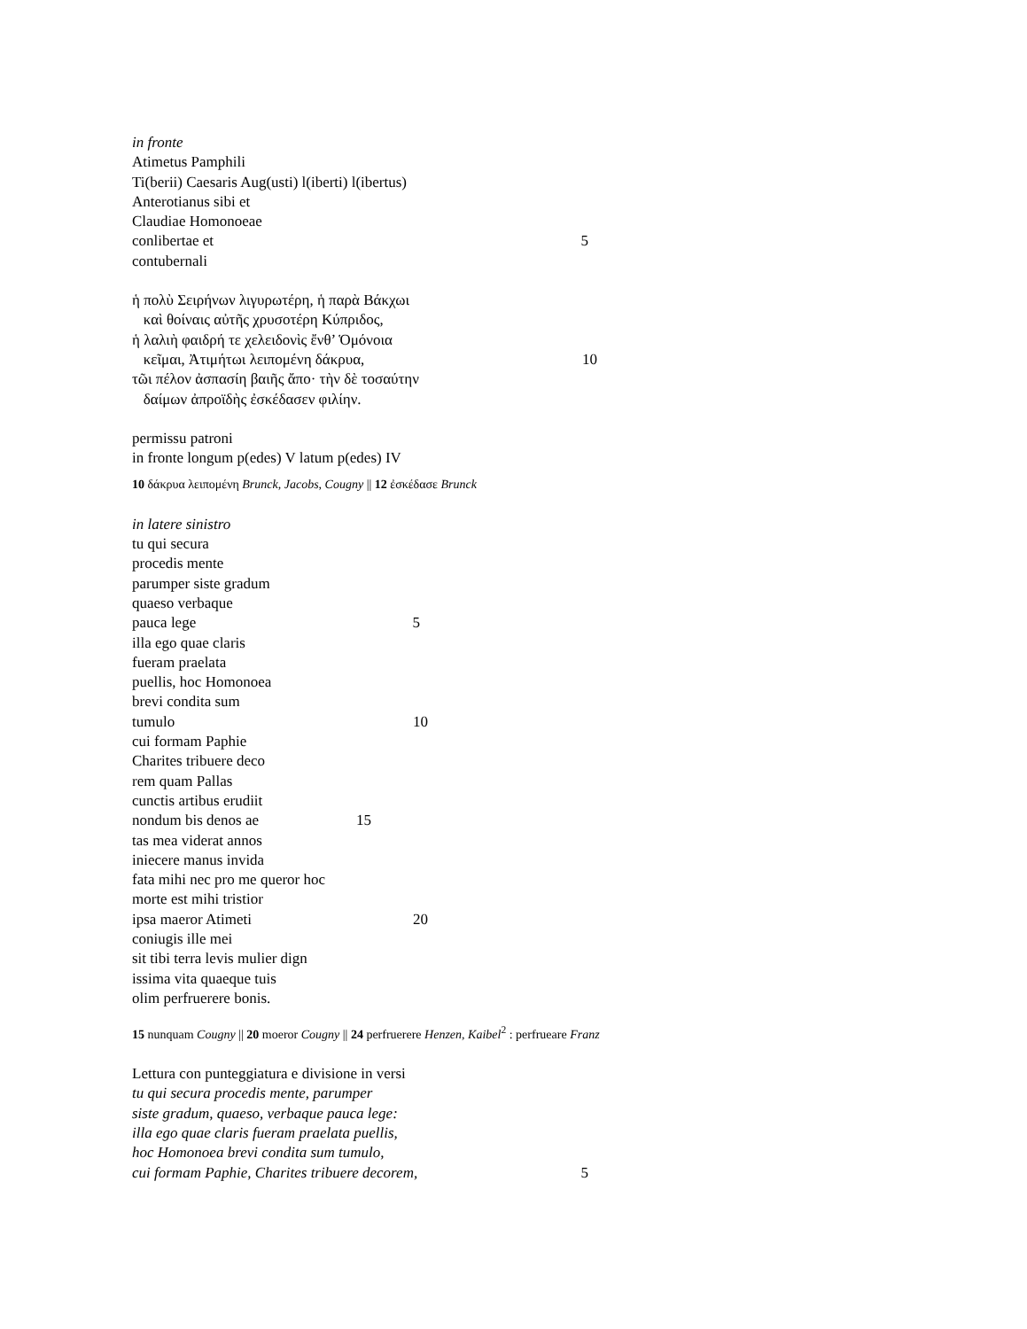in fronte
Atimetus Pamphili
Ti(berii) Caesaris Aug(usti) l(iberti) l(ibertus)
Anterotianus sibi et
Claudiae Homonoeae
conlibertae et 5
contubernali
ἡ πολὺ Σειρήνων λιγυρωτέρη, ἡ παρὰ Βάκχωι
καὶ θοίναις αὐτῆς χρυσοτέρη Κύπριδος,
ἡ λαλιὴ φαιδρή τε χελειδονὶς ἔνθ’ Ὁμόνοια
κεῖμαι, Ἀτιμήτωι λειπομένη δάκρυα, 10
τῶι πέλον ἀσπασίη βαιῆς ἄπο· τὴν δὲ τοσαύτην
δαίμων ἀπροϊδὴς ἐσκέδασεν φιλίην.
permissu patroni
in fronte longum p(edes) V latum p(edes) IV
10 δάκρυα λειπομένη Brunck, Jacobs, Cougny || 12 ἐσκέδασε Brunck
in latere sinistro
tu qui secura
procedis mente
parumper siste gradum
quaeso verbaque
pauca lege 5
illa ego quae claris
fueram praelata
puellis, hoc Homonoea
brevi condita sum
tumulo 10
cui formam Paphie
Charites tribuere deco
rem quam Pallas
cunctis artibus erudiit
nondum bis denos ae 15
tas mea viderat annos
iniecere manus invida
fata mihi nec pro me queror hoc
morte est mihi tristior
ipsa maeror Atimeti 20
coniugis ille mei
sit tibi terra levis mulier dign
issima vita quaeque tuis
olim perfruerere bonis.
15 nunquam Cougny || 20 moeror Cougny || 24 perfruerere Henzen, Kaibel<sup>2</sup> : perfrueare Franz
Lettura con punteggiatura e divisione in versi
tu qui secura procedis mente, parumper
siste gradum, quaeso, verbaque pauca lege:
illa ego quae claris fueram praelata puellis,
hoc Homonoea brevi condita sum tumulo,
cui formam Paphie, Charites tribuere decorem, 5